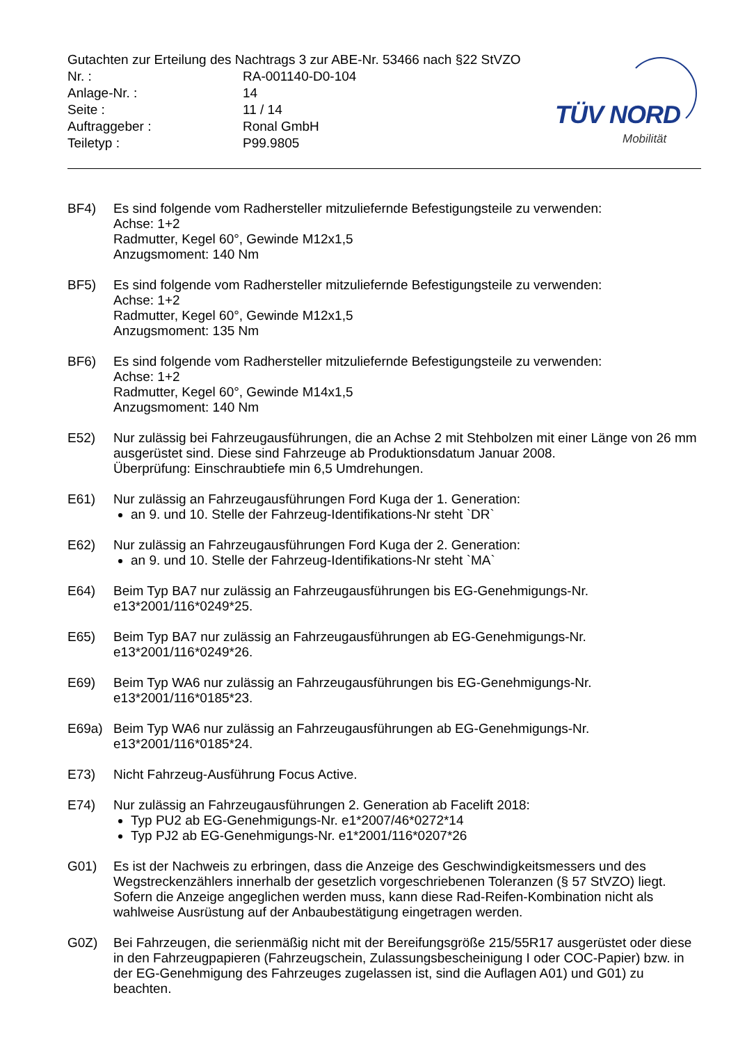Gutachten zur Erteilung des Nachtrags 3 zur ABE-Nr. 53466 nach §22 StVZO
Nr. : RA-001140-D0-104
Anlage-Nr. : 14
Seite : 11 / 14
Auftraggeber : Ronal GmbH
Teiletyp : P99.9805
TÜV NORD
Mobilität
BF4) Es sind folgende vom Radhersteller mitzuliefernde Befestigungsteile zu verwenden:
Achse: 1+2
Radmutter, Kegel 60°, Gewinde M12x1,5
Anzugsmoment: 140 Nm
BF5) Es sind folgende vom Radhersteller mitzuliefernde Befestigungsteile zu verwenden:
Achse: 1+2
Radmutter, Kegel 60°, Gewinde M12x1,5
Anzugsmoment: 135 Nm
BF6) Es sind folgende vom Radhersteller mitzuliefernde Befestigungsteile zu verwenden:
Achse: 1+2
Radmutter, Kegel 60°, Gewinde M14x1,5
Anzugsmoment: 140 Nm
E52) Nur zulässig bei Fahrzeugausführungen, die an Achse 2 mit Stehbolzen mit einer Länge von 26 mm ausgerüstet sind. Diese sind Fahrzeuge ab Produktionsdatum Januar 2008.
Überprüfung: Einschraubtiefe min 6,5 Umdrehungen.
E61) Nur zulässig an Fahrzeugausführungen Ford Kuga der 1. Generation:
an 9. und 10. Stelle der Fahrzeug-Identifikations-Nr steht `DR`
E62) Nur zulässig an Fahrzeugausführungen Ford Kuga der 2. Generation:
an 9. und 10. Stelle der Fahrzeug-Identifikations-Nr steht `MA`
E64) Beim Typ BA7 nur zulässig an Fahrzeugausführungen bis EG-Genehmigungs-Nr.
e13*2001/116*0249*25.
E65) Beim Typ BA7 nur zulässig an Fahrzeugausführungen ab EG-Genehmigungs-Nr.
e13*2001/116*0249*26.
E69) Beim Typ WA6 nur zulässig an Fahrzeugausführungen bis EG-Genehmigungs-Nr.
e13*2001/116*0185*23.
E69a) Beim Typ WA6 nur zulässig an Fahrzeugausführungen ab EG-Genehmigungs-Nr.
e13*2001/116*0185*24.
E73) Nicht Fahrzeug-Ausführung Focus Active.
E74) Nur zulässig an Fahrzeugausführungen 2. Generation ab Facelift 2018:
Typ PU2 ab EG-Genehmigungs-Nr. e1*2007/46*0272*14
Typ PJ2 ab EG-Genehmigungs-Nr. e1*2001/116*0207*26
G01) Es ist der Nachweis zu erbringen, dass die Anzeige des Geschwindigkeitsmessers und des Wegstreckenzählers innerhalb der gesetzlich vorgeschriebenen Toleranzen (§ 57 StVZO) liegt. Sofern die Anzeige angeglichen werden muss, kann diese Rad-Reifen-Kombination nicht als wahlweise Ausrüstung auf der Anbaubestätigung eingetragen werden.
G0Z) Bei Fahrzeugen, die serienmäßig nicht mit der Bereifungsgröße 215/55R17 ausgerüstet oder diese in den Fahrzeugpapieren (Fahrzeugschein, Zulassungsbescheinigung I oder COC-Papier) bzw. in der EG-Genehmigung des Fahrzeuges zugelassen ist, sind die Auflagen A01) und G01) zu beachten.